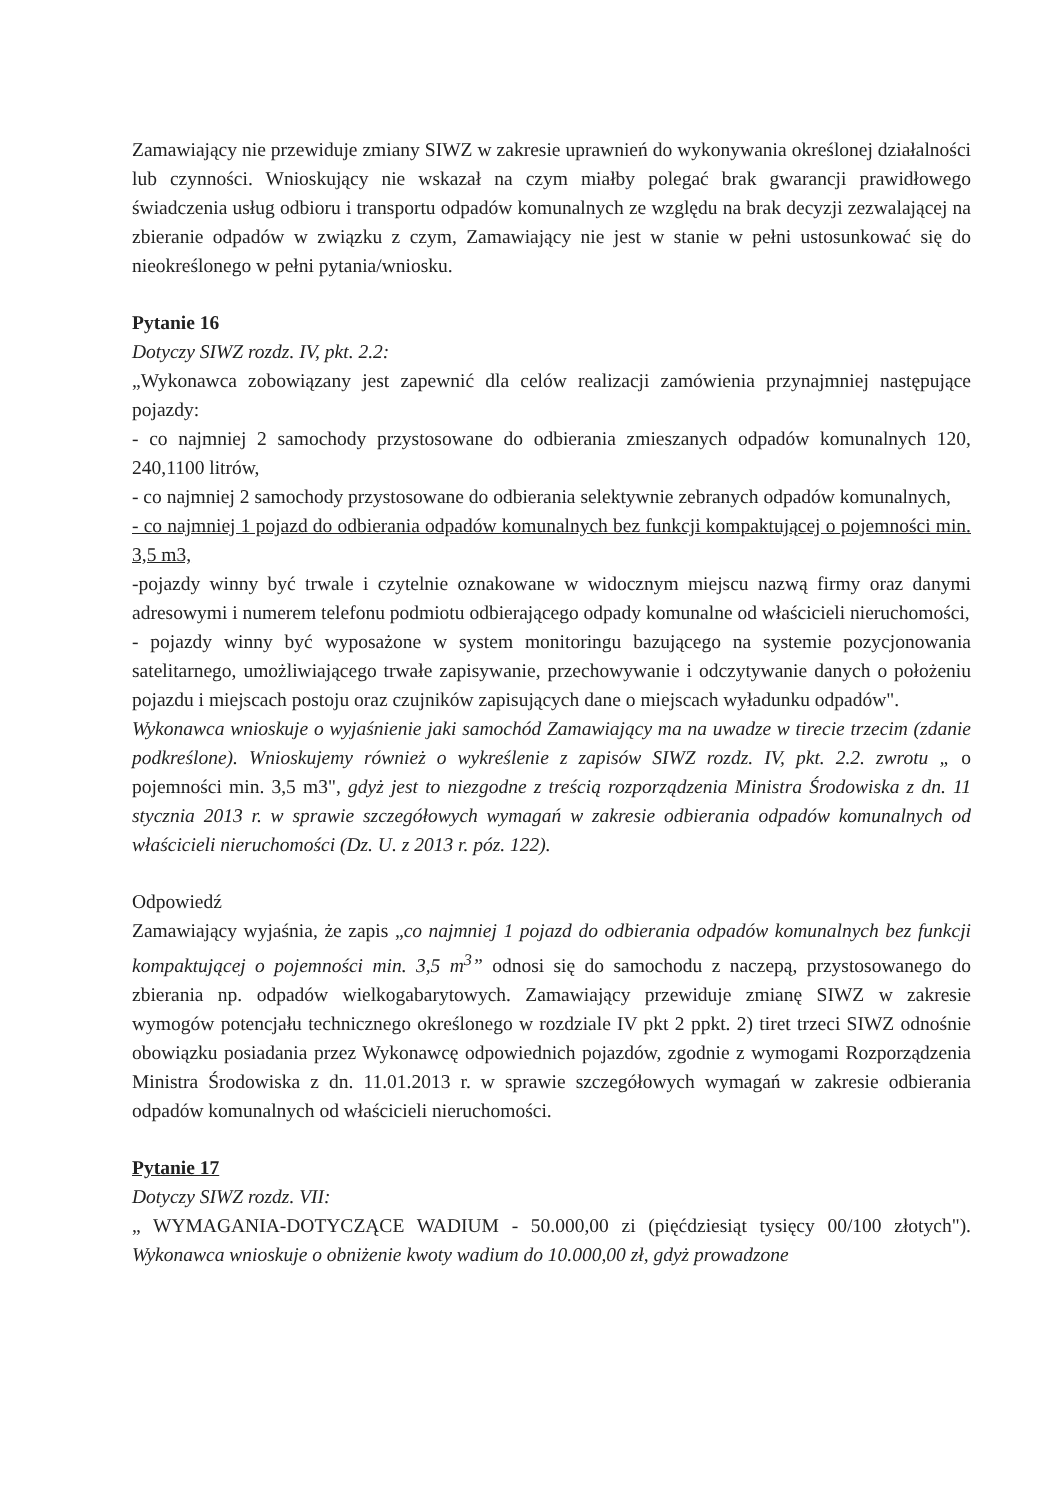Zamawiający nie przewiduje zmiany SIWZ w zakresie uprawnień do wykonywania określonej działalności lub czynności. Wnioskujący nie wskazał na czym miałby polegać brak gwarancji prawidłowego świadczenia usług odbioru i transportu odpadów komunalnych ze względu na brak decyzji zezwalającej na zbieranie odpadów w związku z czym, Zamawiający nie jest w stanie w pełni ustosunkować się do nieokreślonego w pełni pytania/wniosku.
Pytanie 16
Dotyczy SIWZ rozdz. IV, pkt. 2.2:
„Wykonawca zobowiązany jest zapewnić dla celów realizacji zamówienia przynajmniej następujące pojazdy:
- co najmniej 2 samochody przystosowane do odbierania zmieszanych odpadów komunalnych 120, 240,1100 litrów,
- co najmniej 2 samochody przystosowane do odbierania selektywnie zebranych odpadów komunalnych,
- co najmniej 1 pojazd do odbierania odpadów komunalnych bez funkcji kompaktującej o pojemności min. 3,5 m3,
-pojazdy winny być trwale i czytelnie oznakowane w widocznym miejscu nazwą firmy oraz danymi adresowymi i numerem telefonu podmiotu odbierającego odpady komunalne od właścicieli nieruchomości,
- pojazdy winny być wyposażone w system monitoringu bazującego na systemie pozycjonowania satelitarnego, umożliwiającego trwałe zapisywanie, przechowywanie i odczytywanie danych o położeniu pojazdu i miejscach postoju oraz czujników zapisujących dane o miejscach wyładunku odpadów".
Wykonawca wnioskuje o wyjaśnienie jaki samochód Zamawiający ma na uwadze w tirecie trzecim (zdanie podkreślone). Wnioskujemy również o wykreślenie z zapisów SIWZ rozdz. IV, pkt. 2.2. zwrotu „ o pojemności min. 3,5 m3", gdyż jest to niezgodne z treścią rozporządzenia Ministra Środowiska z dn. 11 stycznia 2013 r. w sprawie szczegółowych wymagań w zakresie odbierania odpadów komunalnych od właścicieli nieruchomości (Dz. U. z 2013 r. póz. 122).
Odpowiedź
Zamawiający wyjaśnia, że zapis „co najmniej 1 pojazd do odbierania odpadów komunalnych bez funkcji kompaktującej o pojemności min. 3,5 m<sup>3</sup>” odnosi się do samochodu z naczepą, przystosowanego do zbierania np. odpadów wielkogabarytowych. Zamawiający przewiduje zmianę SIWZ w zakresie wymogów potencjału technicznego określonego w rozdziale IV pkt 2 ppkt. 2) tiret trzeci SIWZ odnośnie obowiązku posiadania przez Wykonawcę odpowiednich pojazdów, zgodnie z wymogami Rozporządzenia Ministra Środowiska z dn. 11.01.2013 r. w sprawie szczegółowych wymagań w zakresie odbierania odpadów komunalnych od właścicieli nieruchomości.
Pytanie 17
Dotyczy SIWZ rozdz. VII:
„ WYMAGANIA-DOTYCZĄCE WADIUM - 50.000,00 zi (pięćdziesiąt tysięcy 00/100 złotych"). Wykonawca wnioskuje o obniżenie kwoty wadium do 10.000,00 zł, gdyż prowadzone